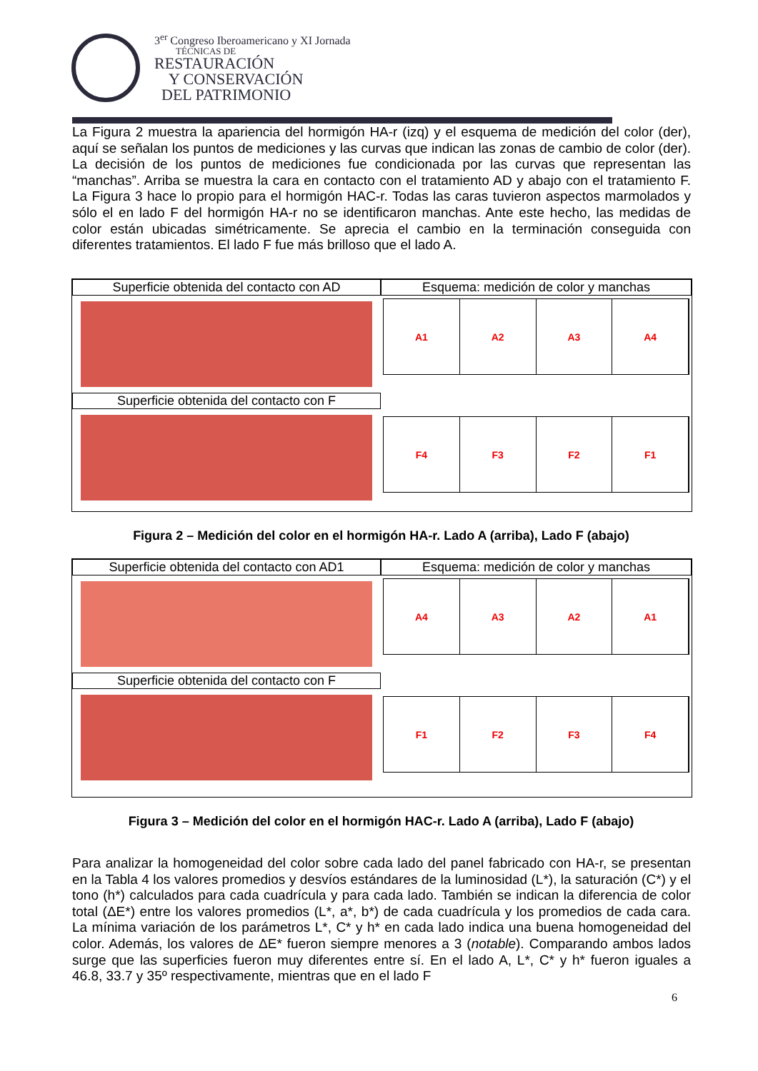3<sup>er</sup> Congreso Iberoamericano y XI Jornada
TÉCNICAS DE
RESTAURACIÓN
Y CONSERVACIÓN
DEL PATRIMONIO
La Figura 2 muestra la apariencia del hormigón HA-r (izq) y el esquema de medición del color (der), aquí se señalan los puntos de mediciones y las curvas que indican las zonas de cambio de color (der). La decisión de los puntos de mediciones fue condicionada por las curvas que representan las “manchas”. Arriba se muestra la cara en contacto con el tratamiento AD y abajo con el tratamiento F. La Figura 3 hace lo propio para el hormigón HAC-r. Todas las caras tuvieron aspectos marmolados y sólo el en lado F del hormigón HA-r no se identificaron manchas. Ante este hecho, las medidas de color están ubicadas simétricamente. Se aprecia el cambio en la terminación conseguida con diferentes tratamientos. El lado F fue más brilloso que el lado A.
Superficie obtenida del contacto con AD
Superficie obtenida del contacto con F
Esquema: medición de color y manchas
A1
A2
A3
A4
F4
F3
F2
F1
Figura 2 – Medición del color en el hormigón HA-r. Lado A (arriba), Lado F (abajo)
Superficie obtenida del contacto con AD1
Superficie obtenida del contacto con F
Esquema: medición de color y manchas
A4
A3
A2
A1
F1
F2
F3
F4
Figura 3 – Medición del color en el hormigón HAC-r. Lado A (arriba), Lado F (abajo)
Para analizar la homogeneidad del color sobre cada lado del panel fabricado con HA-r, se presentan en la Tabla 4 los valores promedios y desvíos estándares de la luminosidad (L*), la saturación (C*) y el tono (h*) calculados para cada cuadrícula y para cada lado. También se indican la diferencia de color total (ΔE*) entre los valores promedios (L*, a*, b*) de cada cuadrícula y los promedios de cada cara. La mínima variación de los parámetros L*, C* y h* en cada lado indica una buena homogeneidad del color. Además, los valores de ΔE* fueron siempre menores a 3 (notable). Comparando ambos lados surge que las superficies fueron muy diferentes entre sí. En el lado A, L*, C* y h* fueron iguales a 46.8, 33.7 y 35º respectivamente, mientras que en el lado F
6